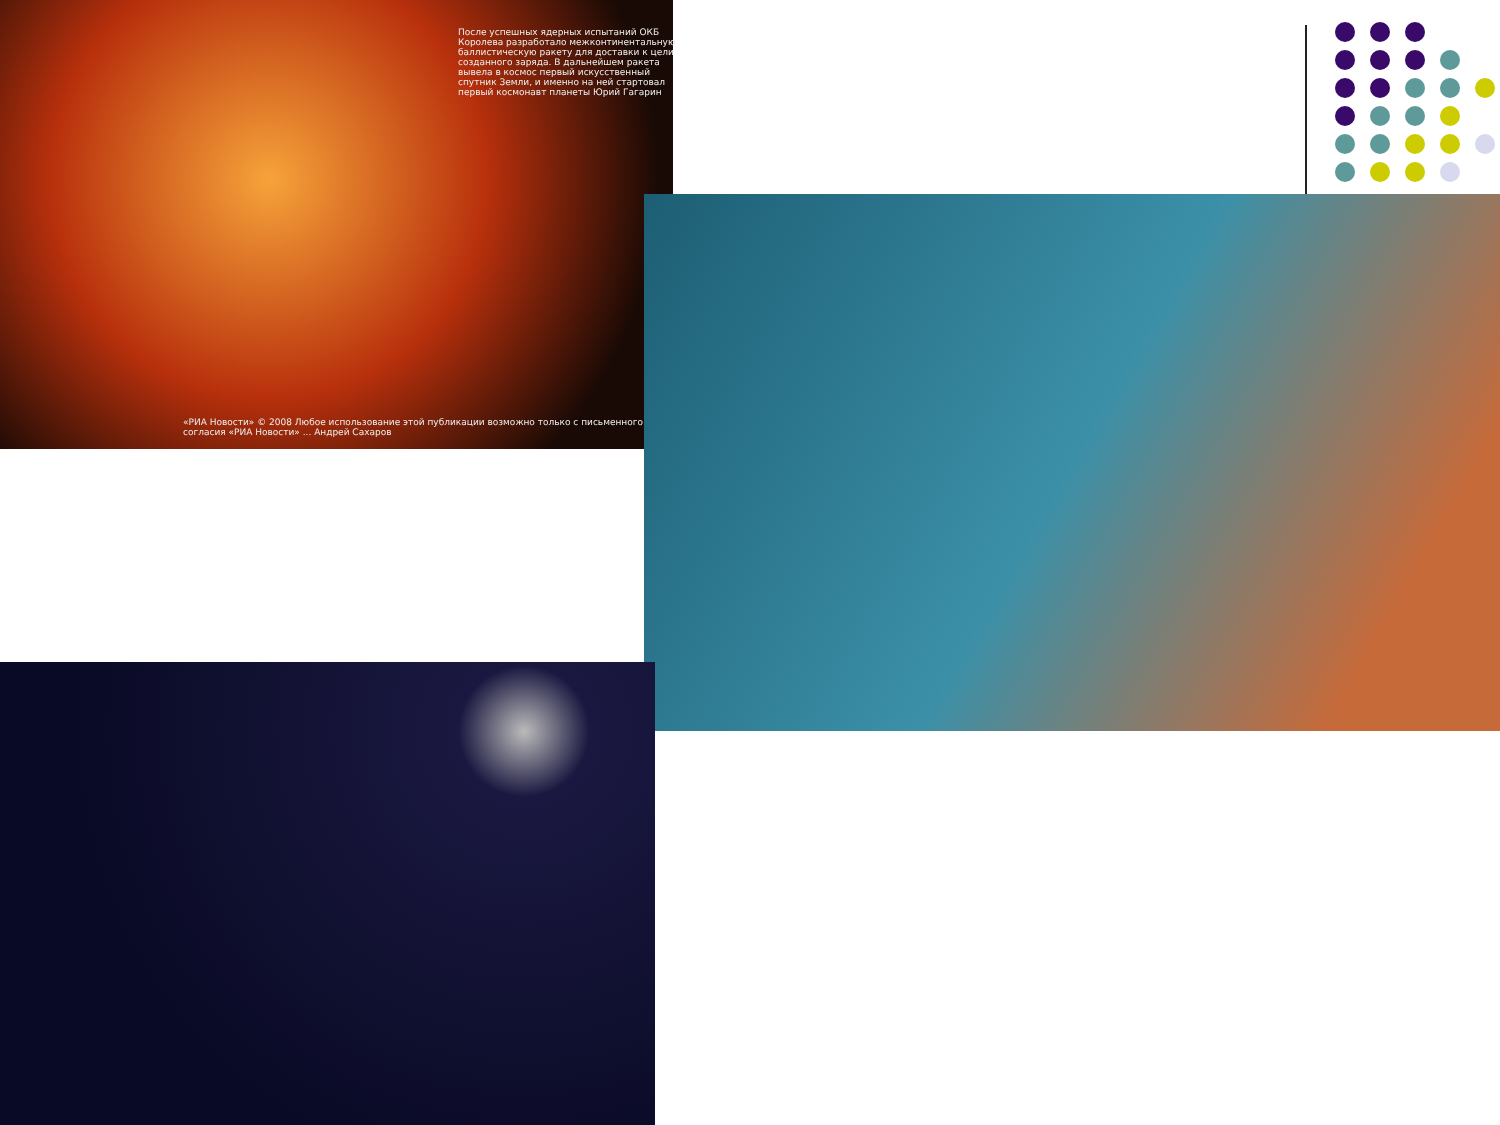После успешных ядерных испытаний ОКБ Королева разработало межконтинентальную баллистическую ракету для доставки к цели созданного заряда. В дальнейшем ракета вывела в космос первый искусственный спутник Земли, и именно на ней стартовал первый космонавт планеты Юрий Гагарин
«РИА Новости» © 2008 Любое использование этой публикации возможно только с письменного согласия «РИА Новости» ... Андрей Сахаров